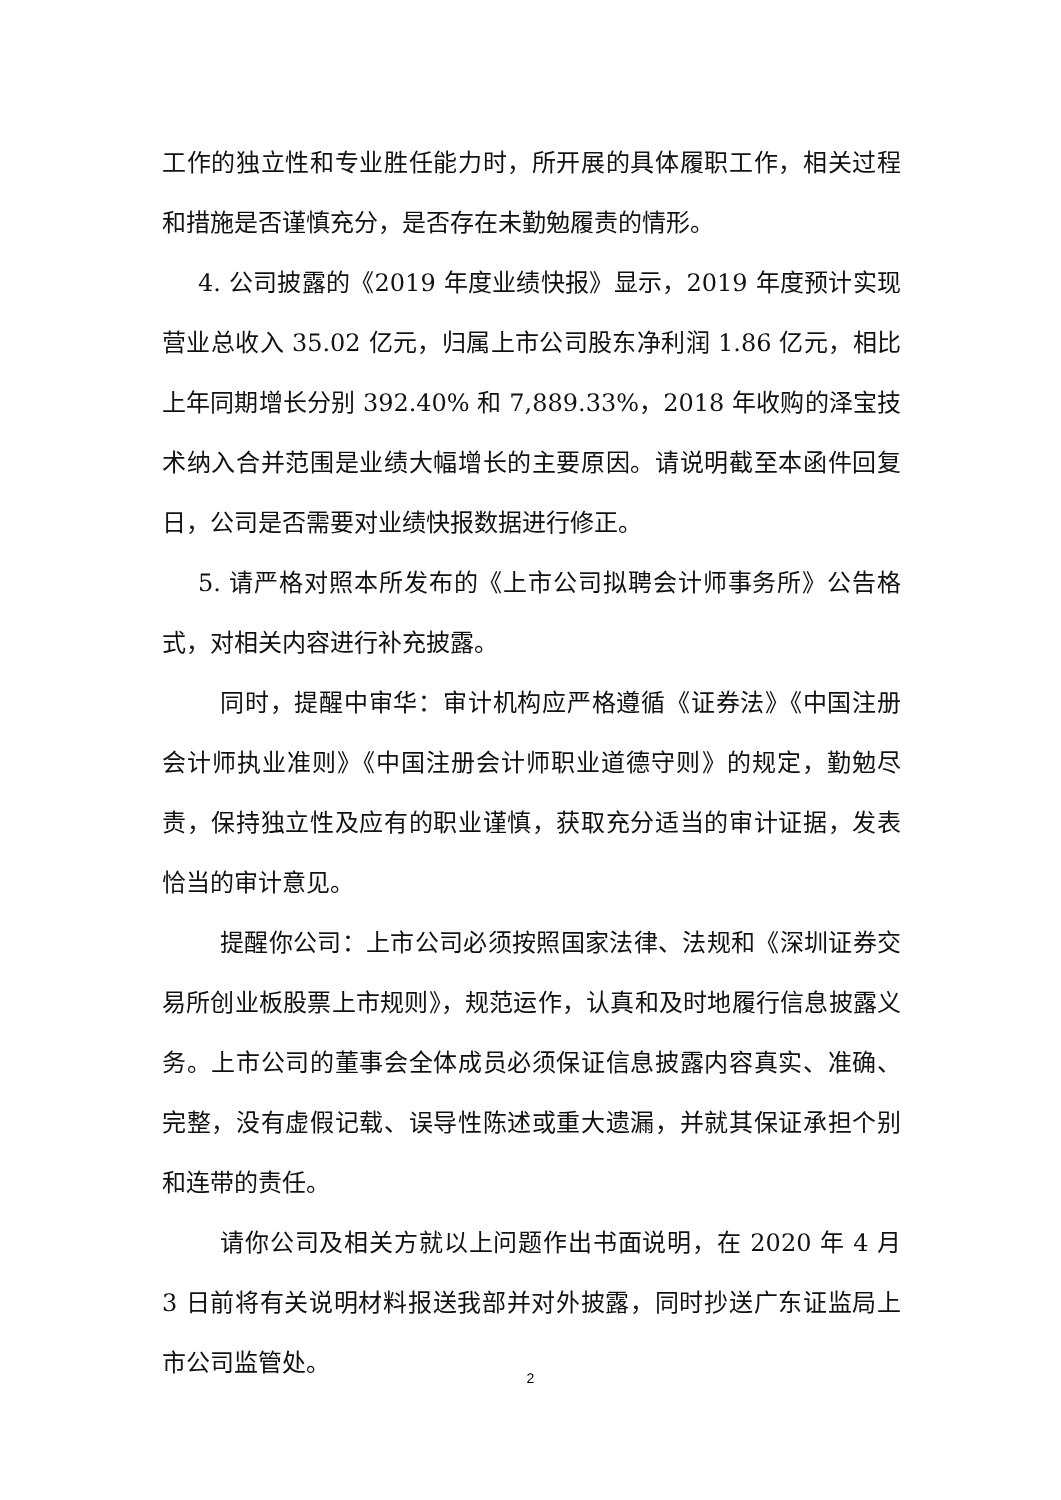工作的独立性和专业胜任能力时，所开展的具体履职工作，相关过程和措施是否谨慎充分，是否存在未勤勉履责的情形。
4. 公司披露的《2019 年度业绩快报》显示，2019 年度预计实现营业总收入 35.02 亿元，归属上市公司股东净利润 1.86 亿元，相比上年同期增长分别 392.40% 和 7,889.33%，2018 年收购的泽宝技术纳入合并范围是业绩大幅增长的主要原因。请说明截至本函件回复日，公司是否需要对业绩快报数据进行修正。
5. 请严格对照本所发布的《上市公司拟聘会计师事务所》公告格式，对相关内容进行补充披露。
同时，提醒中审华：审计机构应严格遵循《证券法》《中国注册会计师执业准则》《中国注册会计师职业道德守则》的规定，勤勉尽责，保持独立性及应有的职业谨慎，获取充分适当的审计证据，发表恰当的审计意见。
提醒你公司：上市公司必须按照国家法律、法规和《深圳证券交易所创业板股票上市规则》，规范运作，认真和及时地履行信息披露义务。上市公司的董事会全体成员必须保证信息披露内容真实、准确、完整，没有虚假记载、误导性陈述或重大遗漏，并就其保证承担个别和连带的责任。
请你公司及相关方就以上问题作出书面说明，在 2020 年 4 月 3 日前将有关说明材料报送我部并对外披露，同时抄送广东证监局上市公司监管处。
2